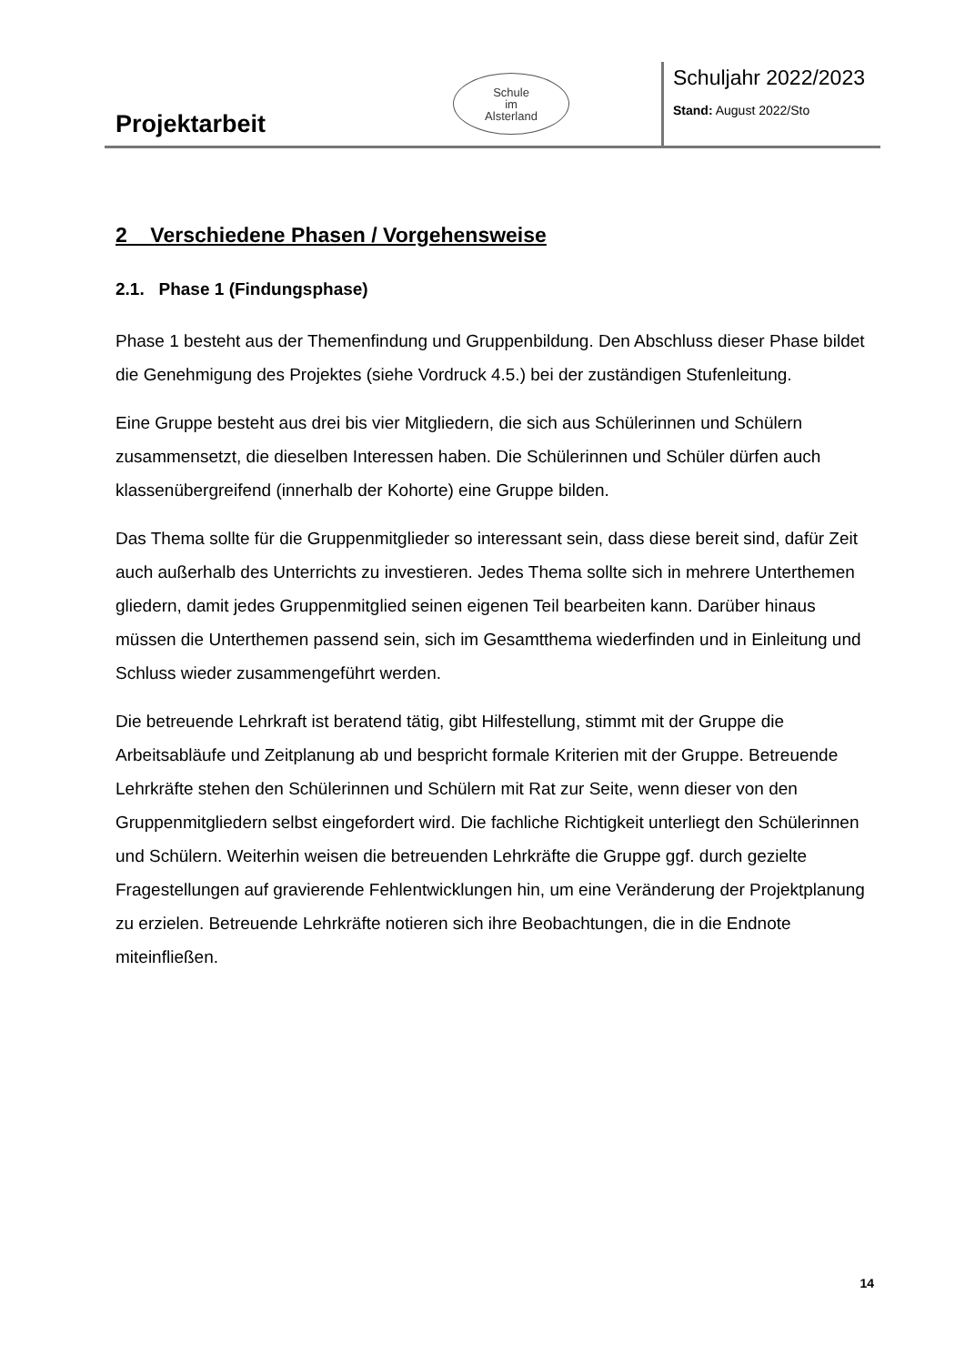Projektarbeit
Schule
im
Alsterland
Schuljahr 2022/2023
Stand: August 2022/Sto
2 Verschiedene Phasen / Vorgehensweise
2.1. Phase 1 (Findungsphase)
Phase 1 besteht aus der Themenfindung und Gruppenbildung. Den Abschluss dieser Phase bildet die Genehmigung des Projektes (siehe Vordruck 4.5.) bei der zuständigen Stufenleitung.
Eine Gruppe besteht aus drei bis vier Mitgliedern, die sich aus Schülerinnen und Schülern zusammensetzt, die dieselben Interessen haben. Die Schülerinnen und Schüler dürfen auch klassenübergreifend (innerhalb der Kohorte) eine Gruppe bilden.
Das Thema sollte für die Gruppenmitglieder so interessant sein, dass diese bereit sind, dafür Zeit auch außerhalb des Unterrichts zu investieren. Jedes Thema sollte sich in mehrere Unterthemen gliedern, damit jedes Gruppenmitglied seinen eigenen Teil bearbeiten kann. Darüber hinaus müssen die Unterthemen passend sein, sich im Gesamtthema wiederfinden und in Einleitung und Schluss wieder zusammengeführt werden.
Die betreuende Lehrkraft ist beratend tätig, gibt Hilfestellung, stimmt mit der Gruppe die Arbeitsabläufe und Zeitplanung ab und bespricht formale Kriterien mit der Gruppe. Betreuende Lehrkräfte stehen den Schülerinnen und Schülern mit Rat zur Seite, wenn dieser von den Gruppenmitgliedern selbst eingefordert wird. Die fachliche Richtigkeit unterliegt den Schülerinnen und Schülern. Weiterhin weisen die betreuenden Lehrkräfte die Gruppe ggf. durch gezielte Fragestellungen auf gravierende Fehlentwicklungen hin, um eine Veränderung der Projektplanung zu erzielen. Betreuende Lehrkräfte notieren sich ihre Beobachtungen, die in die Endnote miteinfließen.
14